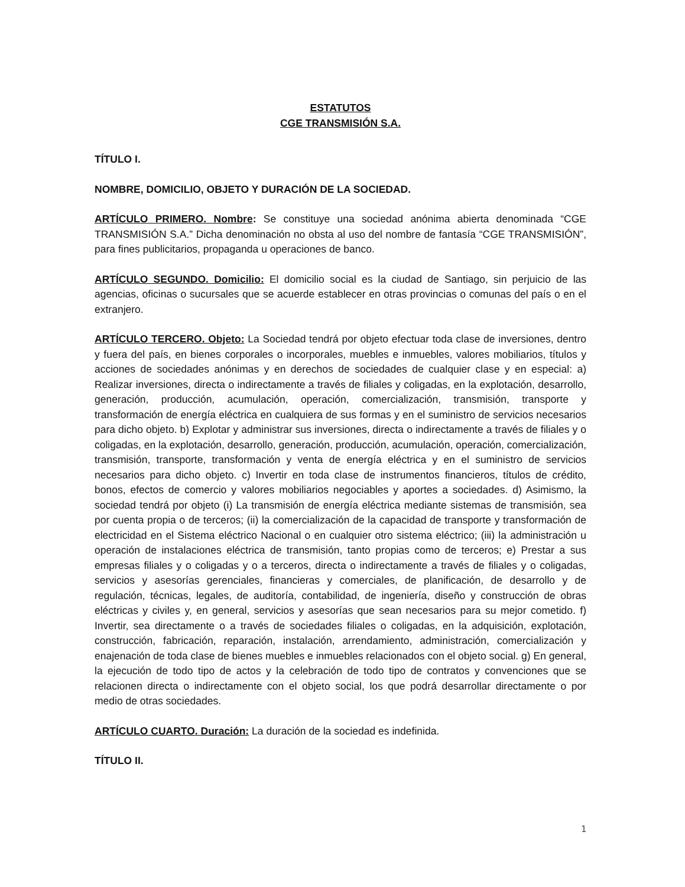ESTATUTOS
CGE TRANSMISIÓN S.A.
TÍTULO I.
NOMBRE, DOMICILIO, OBJETO Y DURACIÓN DE LA SOCIEDAD.
ARTÍCULO PRIMERO. Nombre: Se constituye una sociedad anónima abierta denominada “CGE TRANSMISIÓN S.A.” Dicha denominación no obsta al uso del nombre de fantasía “CGE TRANSMISIÓN”, para fines publicitarios, propaganda u operaciones de banco.
ARTÍCULO SEGUNDO. Domicilio: El domicilio social es la ciudad de Santiago, sin perjuicio de las agencias, oficinas o sucursales que se acuerde establecer en otras provincias o comunas del país o en el extranjero.
ARTÍCULO TERCERO. Objeto: La Sociedad tendrá por objeto efectuar toda clase de inversiones, dentro y fuera del país, en bienes corporales o incorporales, muebles e inmuebles, valores mobiliarios, títulos y acciones de sociedades anónimas y en derechos de sociedades de cualquier clase y en especial: a) Realizar inversiones, directa o indirectamente a través de filiales y coligadas, en la explotación, desarrollo, generación, producción, acumulación, operación, comercialización, transmisión, transporte y transformación de energía eléctrica en cualquiera de sus formas y en el suministro de servicios necesarios para dicho objeto. b) Explotar y administrar sus inversiones, directa o indirectamente a través de filiales y o coligadas, en la explotación, desarrollo, generación, producción, acumulación, operación, comercialización, transmisión, transporte, transformación y venta de energía eléctrica y en el suministro de servicios necesarios para dicho objeto. c) Invertir en toda clase de instrumentos financieros, títulos de crédito, bonos, efectos de comercio y valores mobiliarios negociables y aportes a sociedades. d) Asimismo, la sociedad tendrá por objeto (i) La transmisión de energía eléctrica mediante sistemas de transmisión, sea por cuenta propia o de terceros; (ii) la comercialización de la capacidad de transporte y transformación de electricidad en el Sistema eléctrico Nacional o en cualquier otro sistema eléctrico; (iii) la administración u operación de instalaciones eléctrica de transmisión, tanto propias como de terceros; e) Prestar a sus empresas filiales y o coligadas y o a terceros, directa o indirectamente a través de filiales y o coligadas, servicios y asesorías gerenciales, financieras y comerciales, de planificación, de desarrollo y de regulación, técnicas, legales, de auditoría, contabilidad, de ingeniería, diseño y construcción de obras eléctricas y civiles y, en general, servicios y asesorías que sean necesarios para su mejor cometido. f) Invertir, sea directamente o a través de sociedades filiales o coligadas, en la adquisición, explotación, construcción, fabricación, reparación, instalación, arrendamiento, administración, comercialización y enajenación de toda clase de bienes muebles e inmuebles relacionados con el objeto social. g) En general, la ejecución de todo tipo de actos y la celebración de todo tipo de contratos y convenciones que se relacionen directa o indirectamente con el objeto social, los que podrá desarrollar directamente o por medio de otras sociedades.
ARTÍCULO CUARTO. Duración: La duración de la sociedad es indefinida.
TÍTULO II.
1